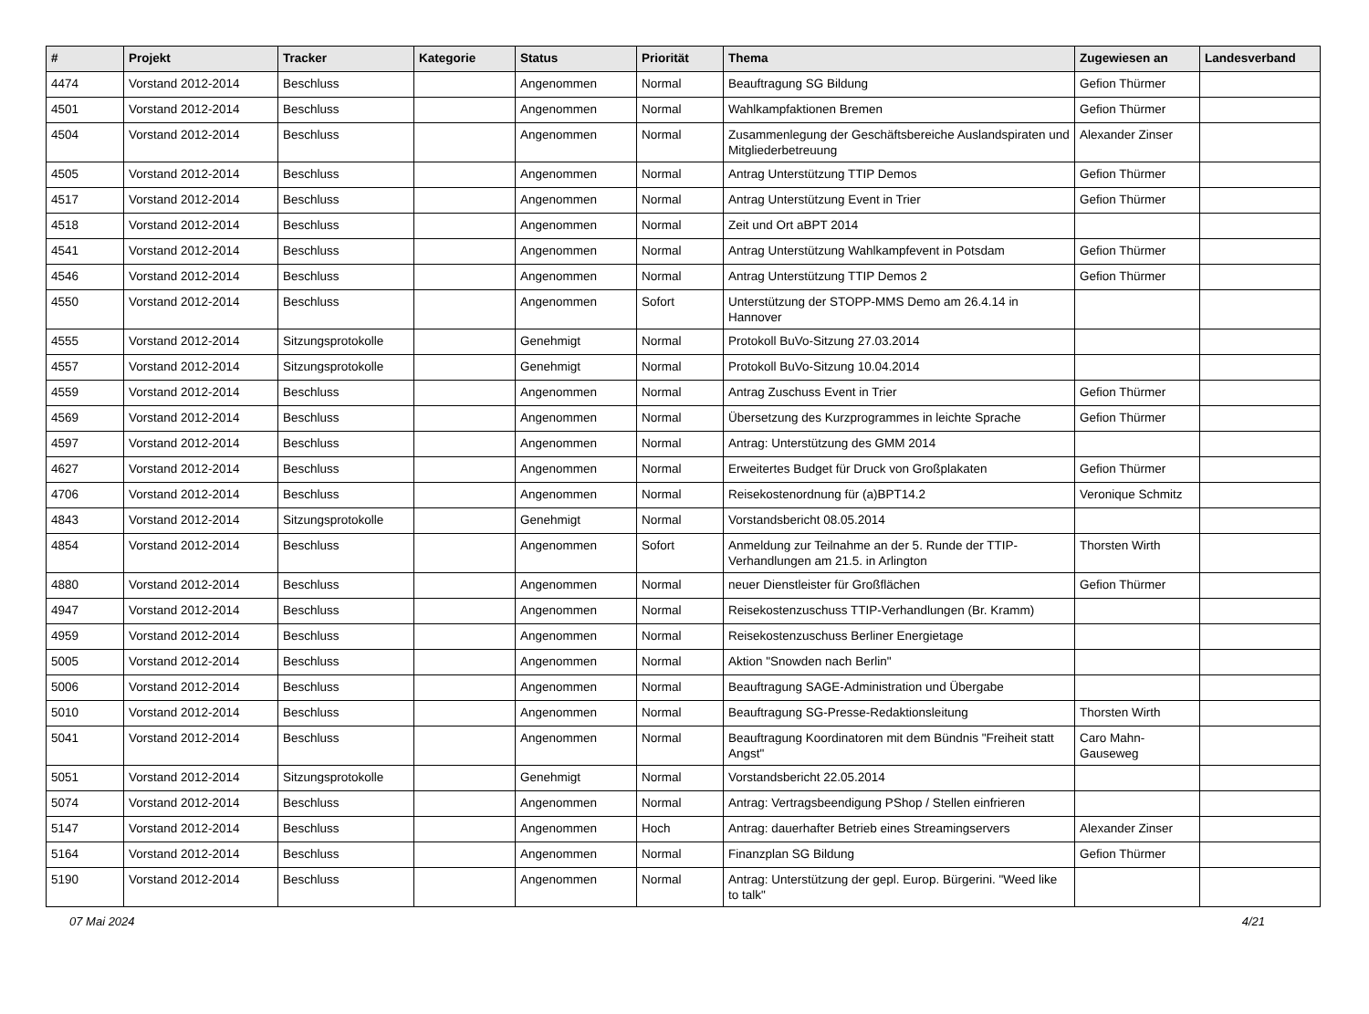| # | Projekt | Tracker | Kategorie | Status | Priorität | Thema | Zugewiesen an | Landesverband |
| --- | --- | --- | --- | --- | --- | --- | --- | --- |
| 4474 | Vorstand 2012-2014 | Beschluss | | Angenommen | Normal | Beauftragung SG Bildung | Gefion Thürmer | |
| 4501 | Vorstand 2012-2014 | Beschluss | | Angenommen | Normal | Wahlkampfaktionen Bremen | Gefion Thürmer | |
| 4504 | Vorstand 2012-2014 | Beschluss | | Angenommen | Normal | Zusammenlegung der Geschäftsbereiche Auslandspiraten und Mitgliederbetreuung | Alexander Zinser | |
| 4505 | Vorstand 2012-2014 | Beschluss | | Angenommen | Normal | Antrag Unterstützung TTIP Demos | Gefion Thürmer | |
| 4517 | Vorstand 2012-2014 | Beschluss | | Angenommen | Normal | Antrag Unterstützung Event in Trier | Gefion Thürmer | |
| 4518 | Vorstand 2012-2014 | Beschluss | | Angenommen | Normal | Zeit und Ort aBPT 2014 | | |
| 4541 | Vorstand 2012-2014 | Beschluss | | Angenommen | Normal | Antrag Unterstützung Wahlkampfevent in Potsdam | Gefion Thürmer | |
| 4546 | Vorstand 2012-2014 | Beschluss | | Angenommen | Normal | Antrag Unterstützung TTIP Demos 2 | Gefion Thürmer | |
| 4550 | Vorstand 2012-2014 | Beschluss | | Angenommen | Sofort | Unterstützung der STOPP-MMS Demo am 26.4.14 in Hannover | | |
| 4555 | Vorstand 2012-2014 | Sitzungsprotokolle | | Genehmigt | Normal | Protokoll BuVo-Sitzung 27.03.2014 | | |
| 4557 | Vorstand 2012-2014 | Sitzungsprotokolle | | Genehmigt | Normal | Protokoll BuVo-Sitzung 10.04.2014 | | |
| 4559 | Vorstand 2012-2014 | Beschluss | | Angenommen | Normal | Antrag Zuschuss Event in Trier | Gefion Thürmer | |
| 4569 | Vorstand 2012-2014 | Beschluss | | Angenommen | Normal | Übersetzung des Kurzprogrammes in leichte Sprache | Gefion Thürmer | |
| 4597 | Vorstand 2012-2014 | Beschluss | | Angenommen | Normal | Antrag: Unterstützung des GMM 2014 | | |
| 4627 | Vorstand 2012-2014 | Beschluss | | Angenommen | Normal | Erweitertes Budget für Druck von Großplakaten | Gefion Thürmer | |
| 4706 | Vorstand 2012-2014 | Beschluss | | Angenommen | Normal | Reisekostenordnung für (a)BPT14.2 | Veronique Schmitz | |
| 4843 | Vorstand 2012-2014 | Sitzungsprotokolle | | Genehmigt | Normal | Vorstandsbericht 08.05.2014 | | |
| 4854 | Vorstand 2012-2014 | Beschluss | | Angenommen | Sofort | Anmeldung zur Teilnahme an der 5. Runde der TTIP-Verhandlungen am 21.5. in Arlington | Thorsten Wirth | |
| 4880 | Vorstand 2012-2014 | Beschluss | | Angenommen | Normal | neuer Dienstleister für Großflächen | Gefion Thürmer | |
| 4947 | Vorstand 2012-2014 | Beschluss | | Angenommen | Normal | Reisekostenzuschuss TTIP-Verhandlungen (Br. Kramm) | | |
| 4959 | Vorstand 2012-2014 | Beschluss | | Angenommen | Normal | Reisekostenzuschuss Berliner Energietage | | |
| 5005 | Vorstand 2012-2014 | Beschluss | | Angenommen | Normal | Aktion "Snowden nach Berlin" | | |
| 5006 | Vorstand 2012-2014 | Beschluss | | Angenommen | Normal | Beauftragung SAGE-Administration und Übergabe | | |
| 5010 | Vorstand 2012-2014 | Beschluss | | Angenommen | Normal | Beauftragung SG-Presse-Redaktionsleitung | Thorsten Wirth | |
| 5041 | Vorstand 2012-2014 | Beschluss | | Angenommen | Normal | Beauftragung Koordinatoren mit dem Bündnis "Freiheit statt Angst" | Caro Mahn-Gauseweg | |
| 5051 | Vorstand 2012-2014 | Sitzungsprotokolle | | Genehmigt | Normal | Vorstandsbericht 22.05.2014 | | |
| 5074 | Vorstand 2012-2014 | Beschluss | | Angenommen | Normal | Antrag: Vertragsbeendigung PShop / Stellen einfrieren | | |
| 5147 | Vorstand 2012-2014 | Beschluss | | Angenommen | Hoch | Antrag: dauerhafter Betrieb eines Streamingservers | Alexander Zinser | |
| 5164 | Vorstand 2012-2014 | Beschluss | | Angenommen | Normal | Finanzplan SG Bildung | Gefion Thürmer | |
| 5190 | Vorstand 2012-2014 | Beschluss | | Angenommen | Normal | Antrag: Unterstützung der gepl. Europ. Bürgerini. "Weed like to talk" | | |
07 Mai 2024 4/21